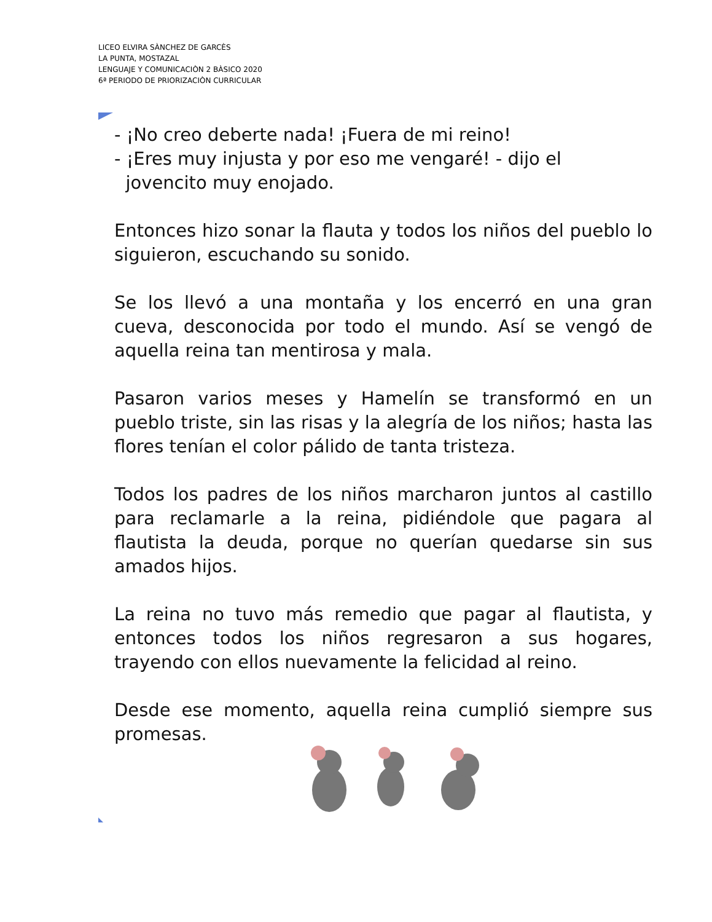LICEO ELVIRA SÀNCHEZ DE GARCÈS
LA PUNTA, MOSTAZAL
LENGUAJE Y COMUNICACIÒN 2 BÀSICO 2020
6ª PERIODO DE PRIORIZACIÒN CURRICULAR
- ¡No creo deberte nada! ¡Fuera de mi reino!
- ¡Eres muy injusta y por eso me vengaré! - dijo el
jovencito muy enojado.
Entonces hizo sonar la flauta y todos los niños del pueblo lo siguieron, escuchando su sonido.
Se los llevó a una montaña y los encerró en una gran cueva, desconocida por todo el mundo. Así se vengó de aquella reina tan mentirosa y mala.
Pasaron varios meses y Hamelín se transformó en un pueblo triste, sin las risas y la alegría de los niños; hasta las flores tenían el color pálido de tanta tristeza.
Todos los padres de los niños marcharon juntos al castillo para reclamarle a la reina, pidiéndole que pagara al flautista la deuda, porque no querían quedarse sin sus amados hijos.
La reina no tuvo más remedio que pagar al flautista, y entonces todos los niños regresaron a sus hogares, trayendo con ellos nuevamente la felicidad al reino.
Desde ese momento, aquella reina cumplió siempre sus promesas.